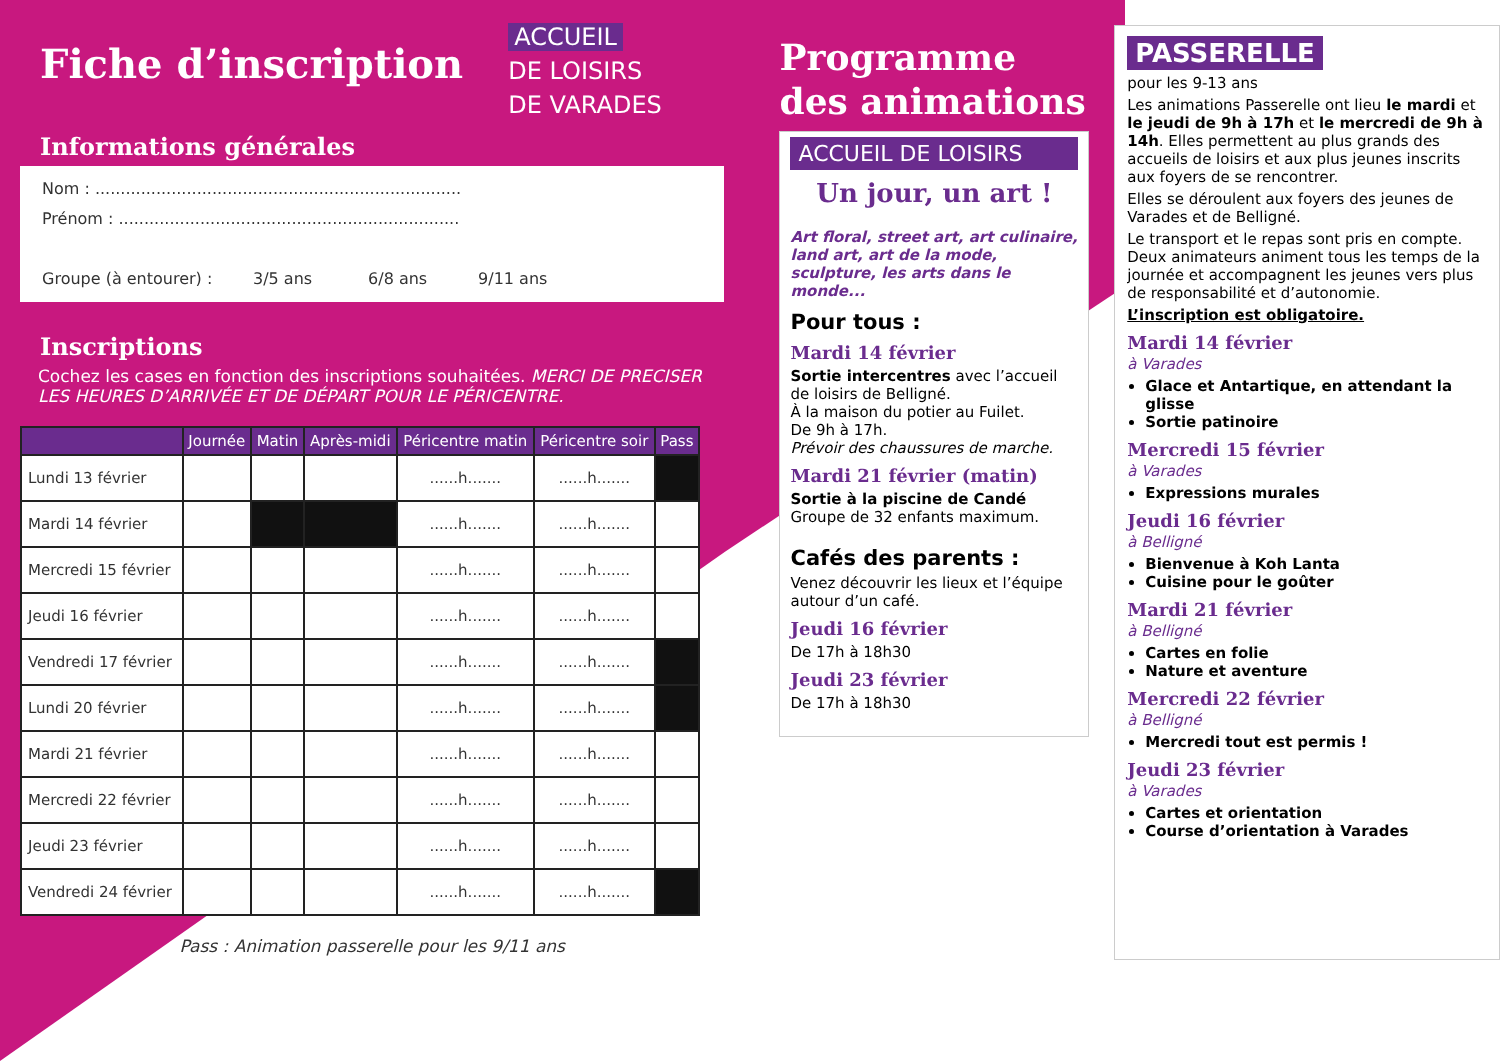Fiche d’inscription
ACCUEIL
DE LOISIRS
DE VARADES
Informations générales
Nom : ........................................................................
Prénom : ...................................................................
Groupe (à entourer) : 3/5 ans 6/8 ans 9/11 ans
Inscriptions
Cochez les cases en fonction des inscriptions souhaitées. MERCI DE PRECISER LES HEURES D’ARRIVÉE ET DE DÉPART POUR LE PÉRICENTRE.
| | Journée | Matin | Après-midi | Péricentre matin | Péricentre soir | Pass |
| --- | --- | --- | --- | --- | --- | --- |
| Lundi 13 février | | | | ......h....... | ......h....... | |
| Mardi 14 février | | | | ......h....... | ......h....... | |
| Mercredi 15 février | | | | ......h....... | ......h....... | |
| Jeudi 16 février | | | | ......h....... | ......h....... | |
| Vendredi 17 février | | | | ......h....... | ......h....... | |
| Lundi 20 février | | | | ......h....... | ......h....... | |
| Mardi 21 février | | | | ......h....... | ......h....... | |
| Mercredi 22 février | | | | ......h....... | ......h....... | |
| Jeudi 23 février | | | | ......h....... | ......h....... | |
| Vendredi 24 février | | | | ......h....... | ......h....... | |
Pass : Animation passerelle pour les 9/11 ans
Programme des animations
ACCUEIL DE LOISIRS
Un jour, un art !
Art floral, street art, art culinaire, land art, art de la mode, sculpture, les arts dans le monde...
Pour tous :
Mardi 14 février
Sortie intercentres avec l’accueil de loisirs de Belligné.
À la maison du potier au Fuilet.
De 9h à 17h.
Prévoir des chaussures de marche.
Mardi 21 février (matin)
Sortie à la piscine de Candé
Groupe de 32 enfants maximum.
Cafés des parents :
Venez découvrir les lieux et l’équipe autour d’un café.
Jeudi 16 février
De 17h à 18h30
Jeudi 23 février
De 17h à 18h30
PASSERELLE
pour les 9-13 ans
Les animations Passerelle ont lieu le mardi et le jeudi de 9h à 17h et le mercredi de 9h à 14h. Elles permettent au plus grands des accueils de loisirs et aux plus jeunes inscrits aux foyers de se rencontrer.
Elles se déroulent aux foyers des jeunes de Varades et de Belligné.
Le transport et le repas sont pris en compte. Deux animateurs animent tous les temps de la journée et accompagnent les jeunes vers plus de responsabilité et d’autonomie.
L’inscription est obligatoire.
Mardi 14 février
à Varades
Glace et Antartique, en attendant la glisse
Sortie patinoire
Mercredi 15 février
à Varades
Expressions murales
Jeudi 16 février
à Belligné
Bienvenue à Koh Lanta
Cuisine pour le goûter
Mardi 21 février
à Belligné
Cartes en folie
Nature et aventure
Mercredi 22 février
à Belligné
Mercredi tout est permis !
Jeudi 23 février
à Varades
Cartes et orientation
Course d’orientation à Varades